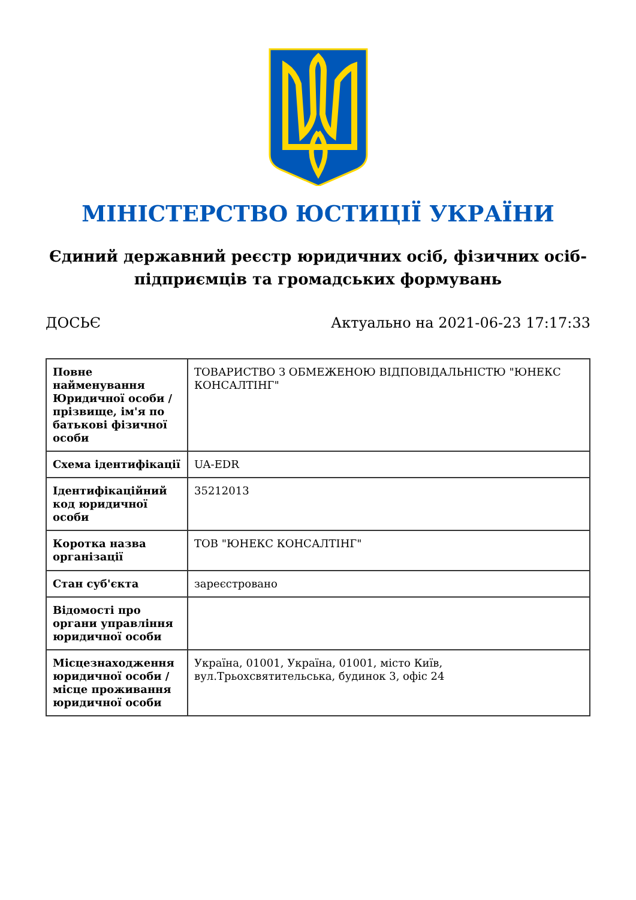МІНІСТЕРСТВО ЮСТИЦІЇ УКРАЇНИ
Єдиний державний реєстр юридичних осіб, фізичних осіб-підприємців та громадських формувань
ДОСЬЄ Актуально на 2021-06-23 17:17:33
| Повне найменування Юридичної особи / прізвище, ім'я по батькові фізичної особи | ТОВАРИСТВО З ОБМЕЖЕНОЮ ВІДПОВІДАЛЬНІСТЮ "ЮНЕКС КОНСАЛТІНГ" |
| Схема ідентифікації | UA-EDR |
| Ідентифікаційний код юридичної особи | 35212013 |
| Коротка назва організації | ТОВ "ЮНЕКС КОНСАЛТІНГ" |
| Стан суб'єкта | зареєстровано |
| Відомості про органи управління юридичної особи | |
| Місцезнаходження юридичної особи / місце проживання юридичної особи | Україна, 01001, Україна, 01001, місто Київ, вул.Трьохсвятительська, будинок 3, офіс 24 |